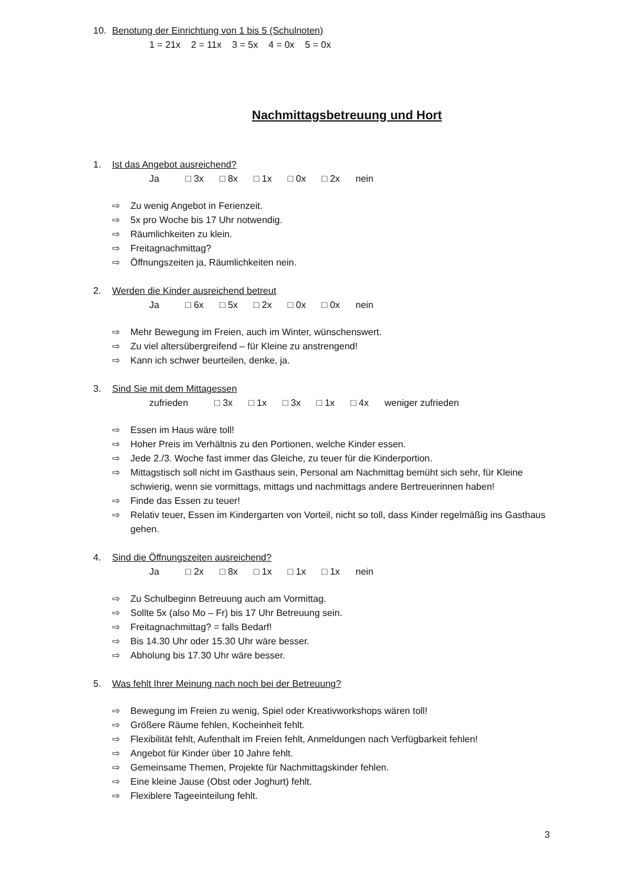10. Benotung der Einrichtung von 1 bis 5 (Schulnoten)
1 = 21x 2 = 11x 3 = 5x 4 = 0x 5 = 0x
Nachmittagsbetreuung und Hort
1. Ist das Angebot ausreichend?
Ja □ 3x □ 8x □ 1x □ 0x □ 2x nein
⇨ Zu wenig Angebot in Ferienzeit.
⇨ 5x pro Woche bis 17 Uhr notwendig.
⇨ Räumlichkeiten zu klein.
⇨ Freitagnachmittag?
⇨ Öffnungszeiten ja, Räumlichkeiten nein.
2. Werden die Kinder ausreichend betreut
Ja □ 6x □ 5x □ 2x □ 0x □ 0x nein
⇨ Mehr Bewegung im Freien, auch im Winter, wünschenswert.
⇨ Zu viel altersübergreifend – für Kleine zu anstrengend!
⇨ Kann ich schwer beurteilen, denke, ja.
3. Sind Sie mit dem Mittagessen
zufrieden □ 3x □ 1x □ 3x □ 1x □ 4x weniger zufrieden
⇨ Essen im Haus wäre toll!
⇨ Hoher Preis im Verhältnis zu den Portionen, welche Kinder essen.
⇨ Jede 2./3. Woche fast immer das Gleiche, zu teuer für die Kinderportion.
⇨ Mittagstisch soll nicht im Gasthaus sein, Personal am Nachmittag bemüht sich sehr, für Kleine schwierig, wenn sie vormittags, mittags und nachmittags andere Bertreuerinnen haben!
⇨ Finde das Essen zu teuer!
⇨ Relativ teuer, Essen im Kindergarten von Vorteil, nicht so toll, dass Kinder regelmäßig ins Gasthaus gehen.
4. Sind die Öffnungszeiten ausreichend?
Ja □ 2x □ 8x □ 1x □ 1x □ 1x nein
⇨ Zu Schulbeginn Betreuung auch am Vormittag.
⇨ Sollte 5x (also Mo – Fr) bis 17 Uhr Betreuung sein.
⇨ Freitagnachmittag? = falls Bedarf!
⇨ Bis 14.30 Uhr oder 15.30 Uhr wäre besser.
⇨ Abholung bis 17.30 Uhr wäre besser.
5. Was fehlt Ihrer Meinung nach noch bei der Betreuung?
⇨ Bewegung im Freien zu wenig, Spiel oder Kreativworkshops wären toll!
⇨ Größere Räume fehlen, Kocheinheit fehlt.
⇨ Flexibilität fehlt, Aufenthalt im Freien fehlt, Anmeldungen nach Verfügbarkeit fehlen!
⇨ Angebot für Kinder über 10 Jahre fehlt.
⇨ Gemeinsame Themen, Projekte für Nachmittagskinder fehlen.
⇨ Eine kleine Jause (Obst oder Joghurt) fehlt.
⇨ Flexiblere Tageeinteilung fehlt.
3